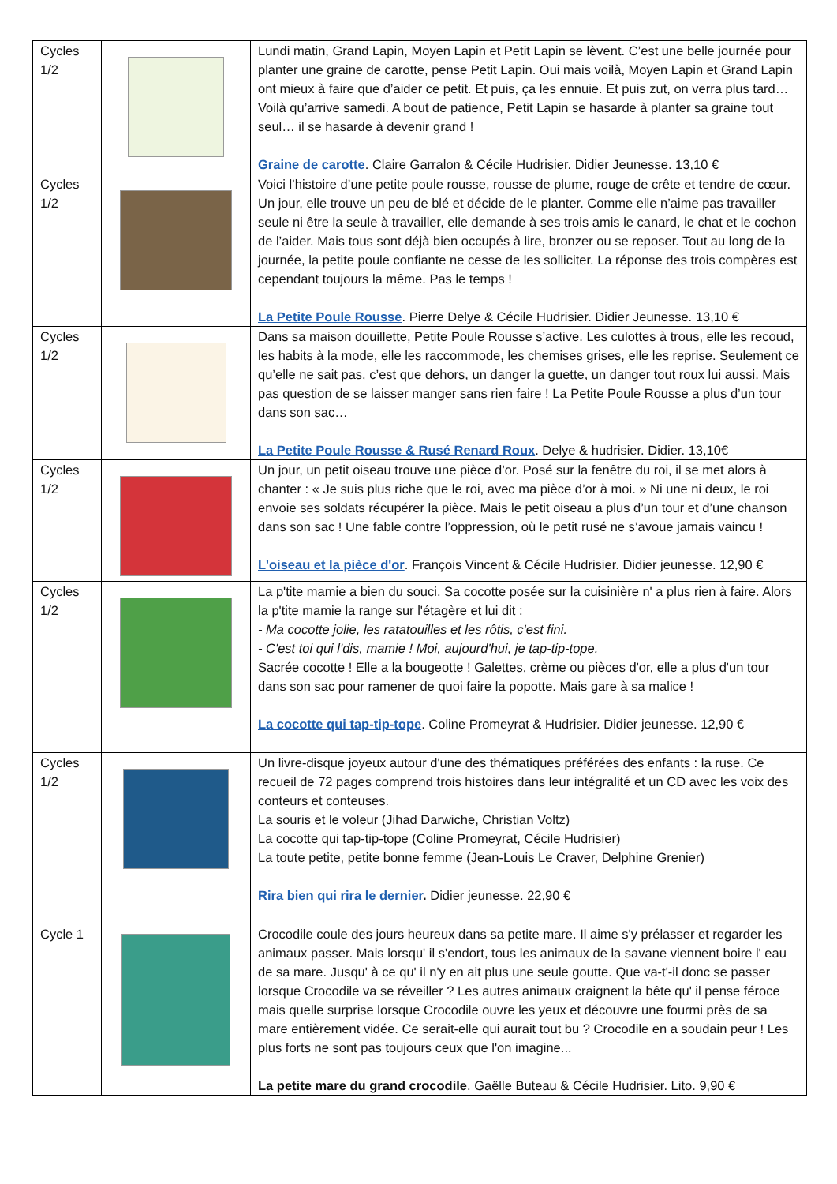| Cycles 1/2 | | Lundi matin, Grand Lapin, Moyen Lapin et Petit Lapin se lèvent. C’est une belle journée pour planter une graine de carotte, pense Petit Lapin. Oui mais voilà, Moyen Lapin et Grand Lapin ont mieux à faire que d’aider ce petit. Et puis, ça les ennuie. Et puis zut, on verra plus tard… Voilà qu’arrive samedi. A bout de patience, Petit Lapin se hasarde à planter sa graine tout seul… il se hasarde à devenir grand ! Graine de carotte . Claire Garralon & Cécile Hudrisier. Didier Jeunesse. 13,10 € |
| Cycles 1/2 | | Voici l’histoire d’une petite poule rousse, rousse de plume, rouge de crête et tendre de cœur. Un jour, elle trouve un peu de blé et décide de le planter. Comme elle n’aime pas travailler seule ni être la seule à travailler, elle demande à ses trois amis le canard, le chat et le cochon de l’aider. Mais tous sont déjà bien occupés à lire, bronzer ou se reposer. Tout au long de la journée, la petite poule confiante ne cesse de les solliciter. La réponse des trois compères est cependant toujours la même. Pas le temps ! La Petite Poule Rousse . Pierre Delye & Cécile Hudrisier. Didier Jeunesse. 13,10 € |
| Cycles 1/2 | | Dans sa maison douillette, Petite Poule Rousse s’active. Les culottes à trous, elle les recoud, les habits à la mode, elle les raccommode, les chemises grises, elle les reprise. Seulement ce qu’elle ne sait pas, c’est que dehors, un danger la guette, un danger tout roux lui aussi. Mais pas question de se laisser manger sans rien faire ! La Petite Poule Rousse a plus d’un tour dans son sac… La Petite Poule Rousse & Rusé Renard Roux . Delye & hudrisier. Didier. 13,10€ |
| Cycles 1/2 | | Un jour, un petit oiseau trouve une pièce d’or. Posé sur la fenêtre du roi, il se met alors à chanter : « Je suis plus riche que le roi, avec ma pièce d’or à moi. » Ni une ni deux, le roi envoie ses soldats récupérer la pièce. Mais le petit oiseau a plus d’un tour et d’une chanson dans son sac ! Une fable contre l’oppression, où le petit rusé ne s’avoue jamais vaincu ! L'oiseau et la pièce d'or . François Vincent & Cécile Hudrisier. Didier jeunesse. 12,90 € |
| Cycles 1/2 | | La p'tite mamie a bien du souci. Sa cocotte posée sur la cuisinière n' a plus rien à faire. Alors la p'tite mamie la range sur l'étagère et lui dit : - Ma cocotte jolie, les ratatouilles et les rôtis, c'est fini. - C'est toi qui l'dis, mamie ! Moi, aujourd'hui, je tap-tip-tope. Sacrée cocotte ! Elle a la bougeotte ! Galettes, crème ou pièces d'or, elle a plus d'un tour dans son sac pour ramener de quoi faire la popotte. Mais gare à sa malice ! La cocotte qui tap-tip-tope . Coline Promeyrat & Hudrisier. Didier jeunesse. 12,90 € |
| Cycles 1/2 | | Un livre-disque joyeux autour d'une des thématiques préférées des enfants : la ruse. Ce recueil de 72 pages comprend trois histoires dans leur intégralité et un CD avec les voix des conteurs et conteuses. La souris et le voleur (Jihad Darwiche, Christian Voltz) La cocotte qui tap-tip-tope (Coline Promeyrat, Cécile Hudrisier) La toute petite, petite bonne femme (Jean-Louis Le Craver, Delphine Grenier) Rira bien qui rira le dernier . Didier jeunesse. 22,90 € |
| Cycle 1 | | Crocodile coule des jours heureux dans sa petite mare. Il aime s'y prélasser et regarder les animaux passer. Mais lorsqu' il s'endort, tous les animaux de la savane viennent boire l' eau de sa mare. Jusqu' à ce qu' il n'y en ait plus une seule goutte. Que va-t'-il donc se passer lorsque Crocodile va se réveiller ? Les autres animaux craignent la bête qu' il pense féroce mais quelle surprise lorsque Crocodile ouvre les yeux et découvre une fourmi près de sa mare entièrement vidée. Ce serait-elle qui aurait tout bu ? Crocodile en a soudain peur ! Les plus forts ne sont pas toujours ceux que l'on imagine... La petite mare du grand crocodile . Gaëlle Buteau & Cécile Hudrisier. Lito. 9,90 € |